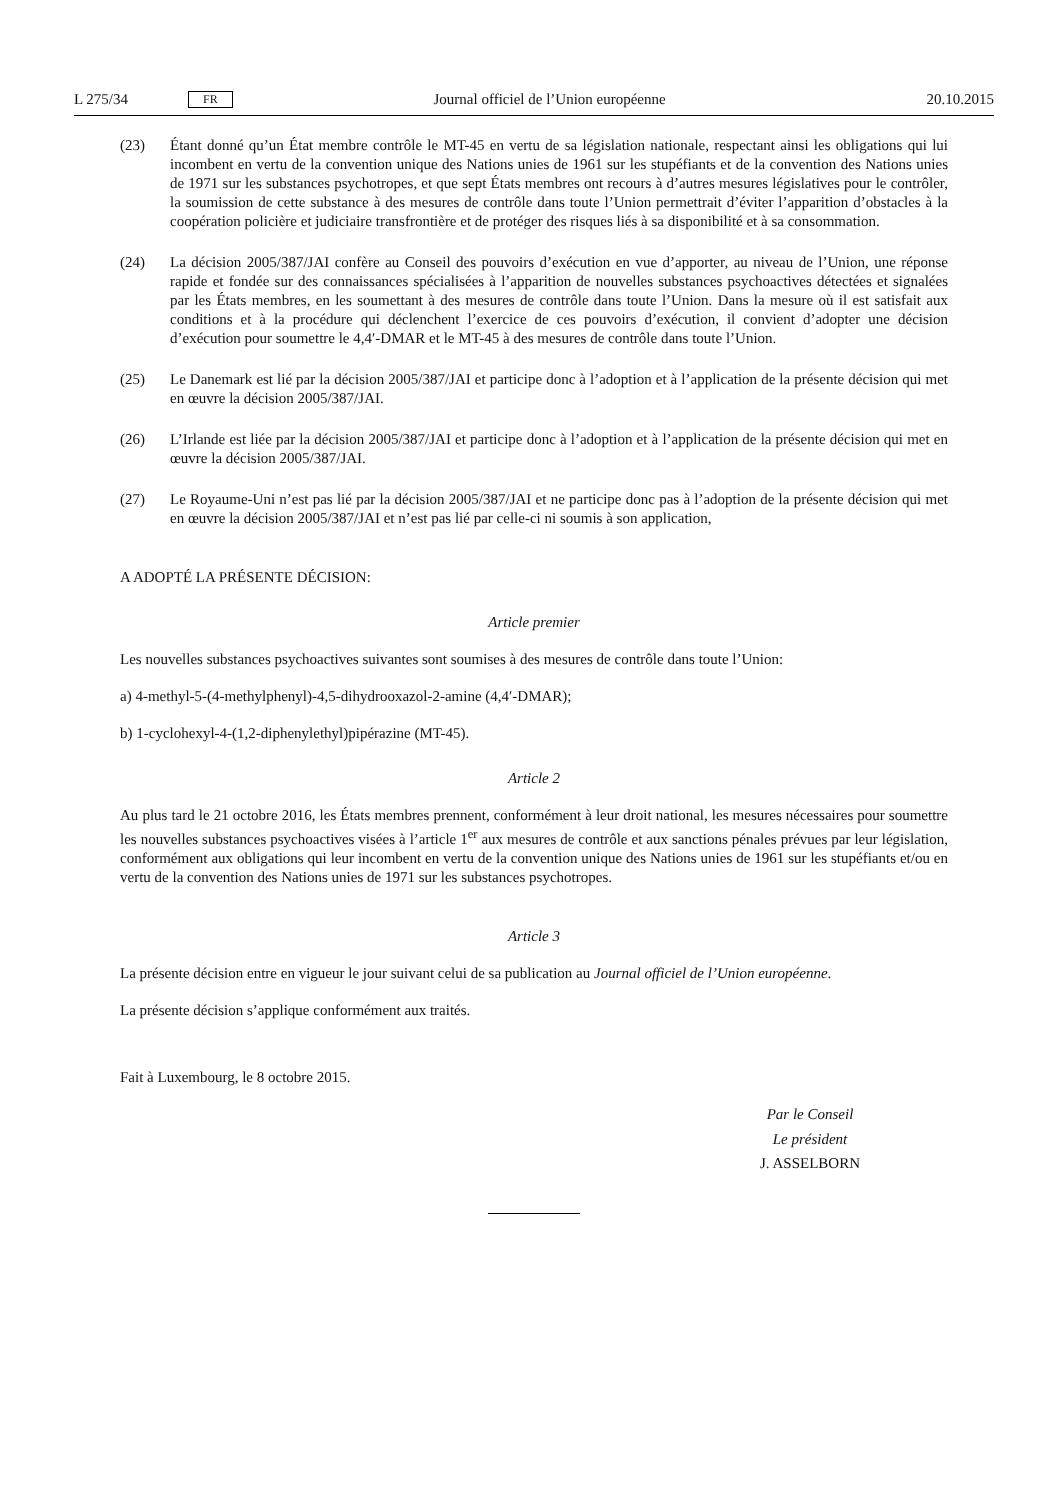L 275/34 FR Journal officiel de l’Union européenne 20.10.2015
(23) Étant donné qu’un État membre contrôle le MT-45 en vertu de sa législation nationale, respectant ainsi les obligations qui lui incombent en vertu de la convention unique des Nations unies de 1961 sur les stupéfiants et de la convention des Nations unies de 1971 sur les substances psychotropes, et que sept États membres ont recours à d’autres mesures législatives pour le contrôler, la soumission de cette substance à des mesures de contrôle dans toute l’Union permettrait d’éviter l’apparition d’obstacles à la coopération policière et judiciaire transfrontière et de protéger des risques liés à sa disponibilité et à sa consommation.
(24) La décision 2005/387/JAI confère au Conseil des pouvoirs d’exécution en vue d’apporter, au niveau de l’Union, une réponse rapide et fondée sur des connaissances spécialisées à l’apparition de nouvelles substances psychoactives détectées et signalées par les États membres, en les soumettant à des mesures de contrôle dans toute l’Union. Dans la mesure où il est satisfait aux conditions et à la procédure qui déclenchent l’exercice de ces pouvoirs d’exécution, il convient d’adopter une décision d’exécution pour soumettre le 4,4′-DMAR et le MT-45 à des mesures de contrôle dans toute l’Union.
(25) Le Danemark est lié par la décision 2005/387/JAI et participe donc à l’adoption et à l’application de la présente décision qui met en œuvre la décision 2005/387/JAI.
(26) L’Irlande est liée par la décision 2005/387/JAI et participe donc à l’adoption et à l’application de la présente décision qui met en œuvre la décision 2005/387/JAI.
(27) Le Royaume-Uni n’est pas lié par la décision 2005/387/JAI et ne participe donc pas à l’adoption de la présente décision qui met en œuvre la décision 2005/387/JAI et n’est pas lié par celle-ci ni soumis à son application,
A ADOPTÉ LA PRÉSENTE DÉCISION:
Article premier
Les nouvelles substances psychoactives suivantes sont soumises à des mesures de contrôle dans toute l’Union:
a) 4-methyl-5-(4-methylphenyl)-4,5-dihydrooxazol-2-amine (4,4′-DMAR);
b) 1-cyclohexyl-4-(1,2-diphenylethyl)pipérazine (MT-45).
Article 2
Au plus tard le 21 octobre 2016, les États membres prennent, conformément à leur droit national, les mesures nécessaires pour soumettre les nouvelles substances psychoactives visées à l’article 1<sup>er</sup> aux mesures de contrôle et aux sanctions pénales prévues par leur législation, conformément aux obligations qui leur incombent en vertu de la convention unique des Nations unies de 1961 sur les stupéfiants et/ou en vertu de la convention des Nations unies de 1971 sur les substances psychotropes.
Article 3
La présente décision entre en vigueur le jour suivant celui de sa publication au Journal officiel de l’Union européenne.
La présente décision s’applique conformément aux traités.
Fait à Luxembourg, le 8 octobre 2015.
Par le Conseil
Le président
J. ASSELBORN